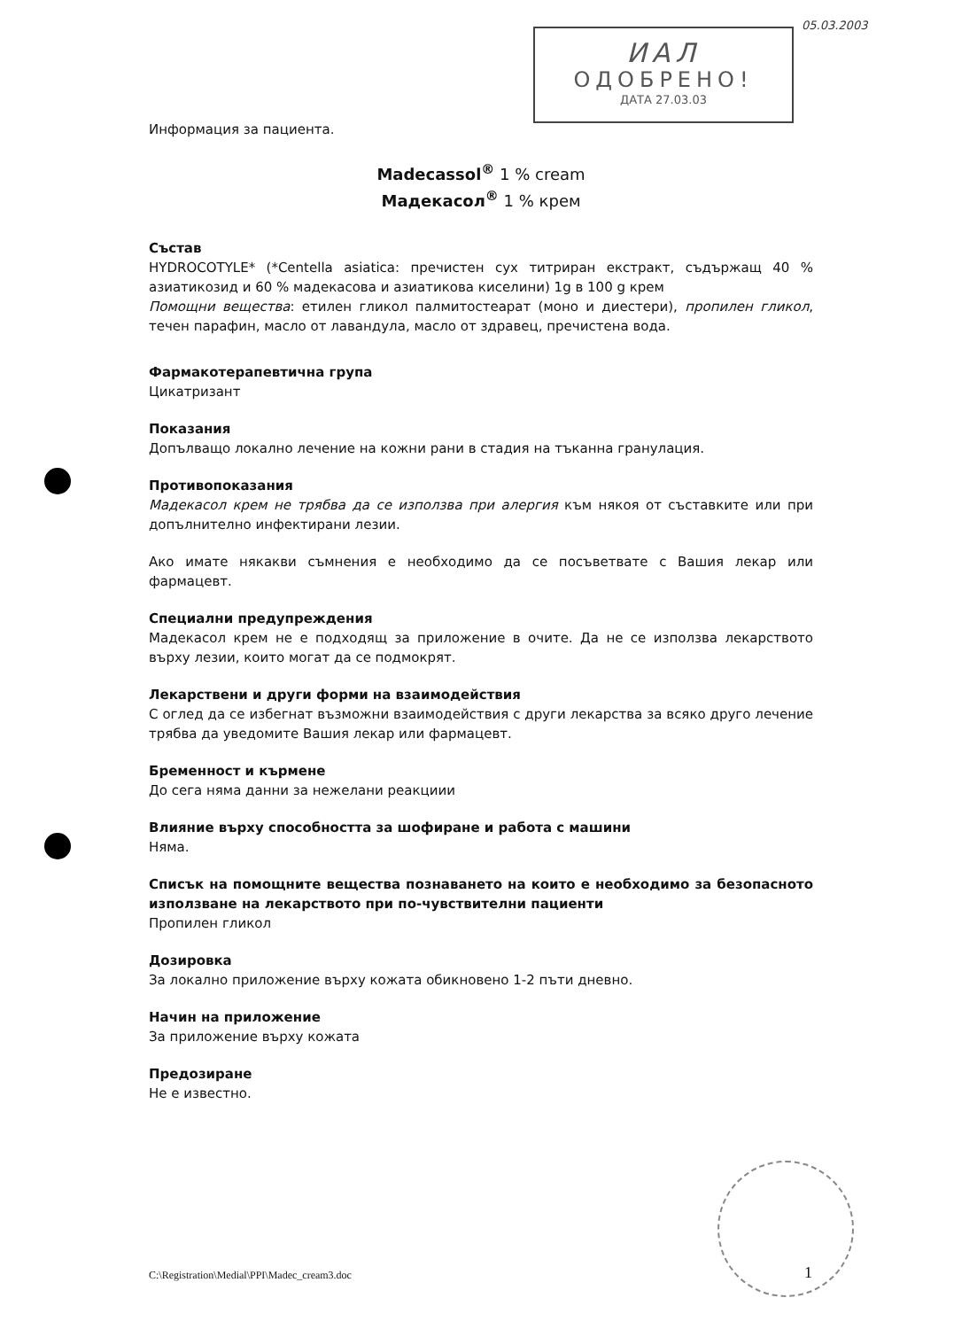05.03.2003
ИАЛ
ОДОБРЕНО!
ДАТА 27.03.03
Информация за пациента.
Madecassol<sup>®</sup> 1 % cream
Мадекасол<sup>®</sup> 1 % крем
Състав
HYDROCOTYLE* (*Centella asiatica: пречистен сух титриран екстракт, съдържащ 40 % азиатикозид и 60 % мадекасова и азиатикова киселини) 1g в 100 g крем
Помощни вещества: етилен гликол палмитостеарат (моно и диестери), пропилен гликол, течен парафин, масло от лавандула, масло от здравец, пречистена вода.
Фармакотерапевтична група
Цикатризант
Показания
Допълващо локално лечение на кожни рани в стадия на тъканна гранулация.
Противопоказания
Мадекасол крем не трябва да се използва при алергия към някоя от съставките или при допълнително инфектирани лезии.
Ако имате някакви съмнения е необходимо да се посъветвате с Вашия лекар или фармацевт.
Специални предупреждения
Мадекасол крем не е подходящ за приложение в очите. Да не се използва лекарството върху лезии, които могат да се подмокрят.
Лекарствени и други форми на взаимодействия
С оглед да се избегнат възможни взаимодействия с други лекарства за всяко друго лечение трябва да уведомите Вашия лекар или фармацевт.
Бременност и кърмене
До сега няма данни за нежелани реакциии
Влияние върху способността за шофиране и работа с машини
Няма.
Списък на помощните вещества познаването на които е необходимо за безопасното използване на лекарството при по-чувствителни пациенти
Пропилен гликол
Дозировка
За локално приложение върху кожата обикновено 1-2 пъти дневно.
Начин на приложение
За приложение върху кожата
Предозиране
Не е известно.
C:\Registration\Medial\PPI\Madec_cream3.doc
1